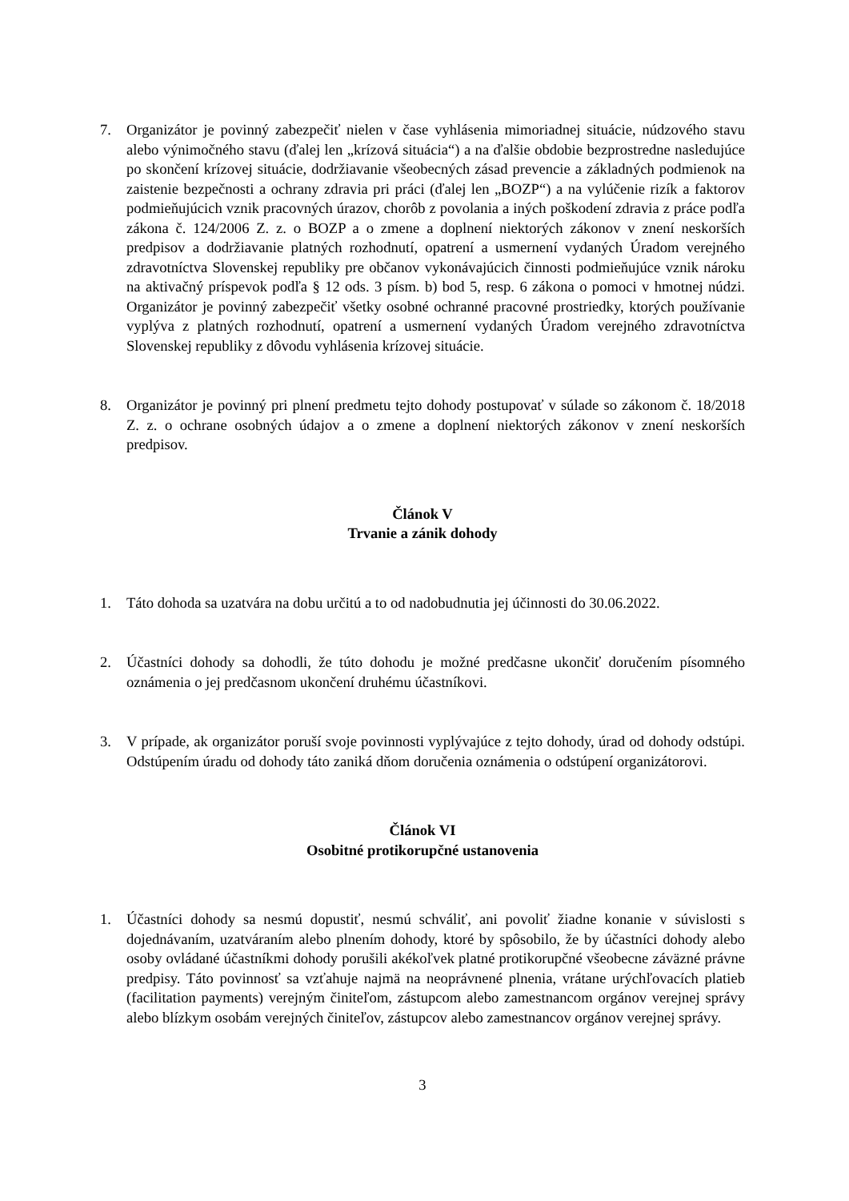7. Organizátor je povinný zabezpečiť nielen v čase vyhlásenia mimoriadnej situácie, núdzového stavu alebo výnimočného stavu (ďalej len „krízová situácia“) a na ďalšie obdobie bezprostredne nasledujúce po skončení krízovej situácie, dodržiavanie všeobecných zásad prevencie a základných podmienok na zaistenie bezpečnosti a ochrany zdravia pri práci (ďalej len „BOZP“) a na vylúčenie rizík a faktorov podmieňujúcich vznik pracovných úrazov, chorôb z povolania a iných poškodení zdravia z práce podľa zákona č. 124/2006 Z. z. o BOZP a o zmene a doplnení niektorých zákonov v znení neskorších predpisov a dodržiavanie platných rozhodnutí, opatrení a usmernení vydaných Úradom verejného zdravotníctva Slovenskej republiky pre občanov vykonávajúcich činnosti podmieňujúce vznik nároku na aktivačný príspevok podľa § 12 ods. 3 písm. b) bod 5, resp. 6 zákona o pomoci v hmotnej núdzi. Organizátor je povinný zabezpečiť všetky osobné ochranné pracovné prostriedky, ktorých používanie vyplýva z platných rozhodnutí, opatrení a usmernení vydaných Úradom verejného zdravotníctva Slovenskej republiky z dôvodu vyhlásenia krízovej situácie.
8. Organizátor je povinný pri plnení predmetu tejto dohody postupovať v súlade so zákonom č. 18/2018 Z. z. o ochrane osobných údajov a o zmene a doplnení niektorých zákonov v znení neskorších predpisov.
Článok V
Trvanie a zánik dohody
1. Táto dohoda sa uzatvára na dobu určitú a to od nadobudnutia jej účinnosti do 30.06.2022.
2. Účastníci dohody sa dohodli, že túto dohodu je možné predčasne ukončiť doručením písomného oznámenia o jej predčasnom ukončení druhému účastníkovi.
3. V prípade, ak organizátor poruší svoje povinnosti vyplývajúce z tejto dohody, úrad od dohody odstúpi. Odstúpením úradu od dohody táto zaniká dňom doručenia oznámenia o odstúpení organizátorovi.
Článok VI
Osobitné protikorupčné ustanovenia
1. Účastníci dohody sa nesmú dopustiť, nesmú schváliť, ani povoliť žiadne konanie v súvislosti s dojednávaním, uzatváraním alebo plnením dohody, ktoré by spôsobilo, že by účastníci dohody alebo osoby ovládané účastníkmi dohody porušili akékoľvek platné protikorupčné všeobecne záväzné právne predpisy. Táto povinnosť sa vzťahuje najmä na neoprávnené plnenia, vrátane urýchľovacích platieb (facilitation payments) verejným činiteľom, zástupcom alebo zamestnancom orgánov verejnej správy alebo blízkym osobám verejných činiteľov, zástupcov alebo zamestnancov orgánov verejnej správy.
3